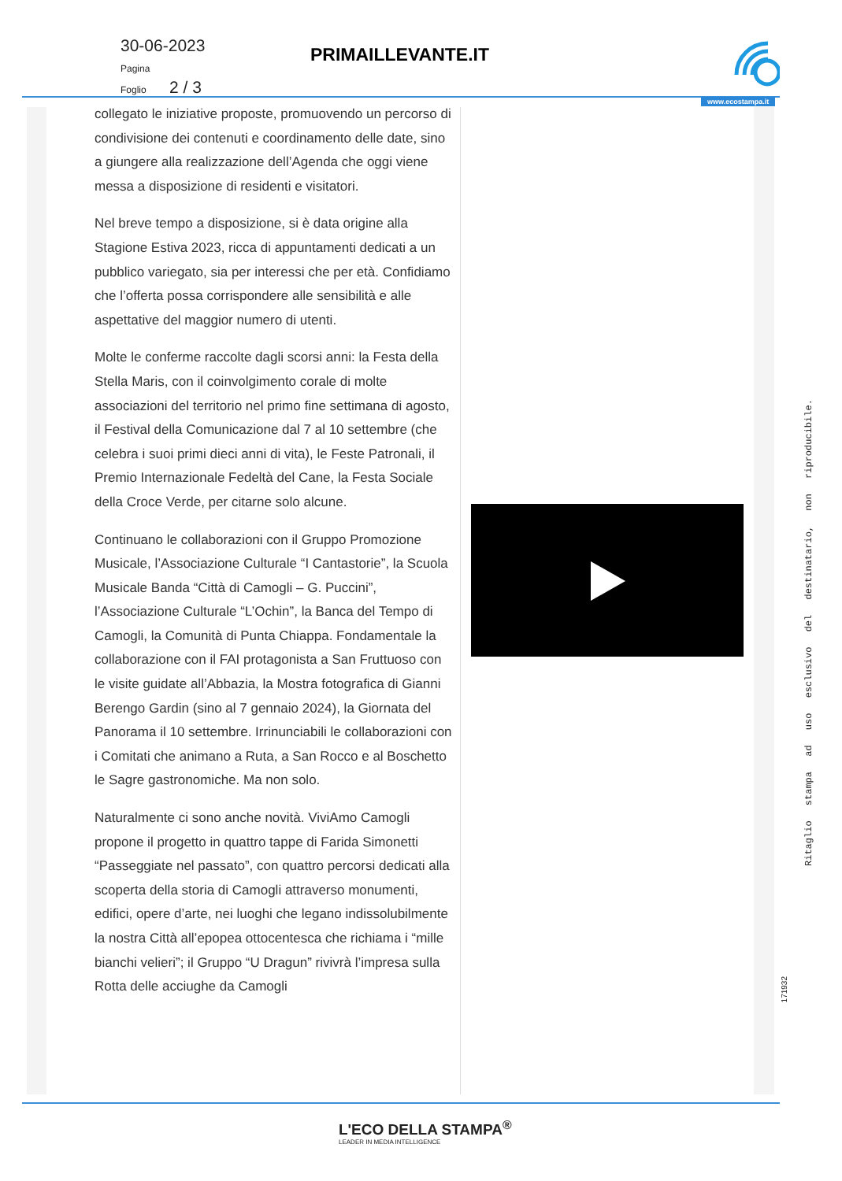30-06-2023
Pagina
Foglio 2 / 3
PRIMAILLEVANTE.IT
www.ecostampa.it
collegato le iniziative proposte, promuovendo un percorso di condivisione dei contenuti e coordinamento delle date, sino a giungere alla realizzazione dell’Agenda che oggi viene messa a disposizione di residenti e visitatori.
Nel breve tempo a disposizione, si è data origine alla Stagione Estiva 2023, ricca di appuntamenti dedicati a un pubblico variegato, sia per interessi che per età. Confidiamo che l’offerta possa corrispondere alle sensibilità e alle aspettative del maggior numero di utenti.
Molte le conferme raccolte dagli scorsi anni: la Festa della Stella Maris, con il coinvolgimento corale di molte associazioni del territorio nel primo fine settimana di agosto, il Festival della Comunicazione dal 7 al 10 settembre (che celebra i suoi primi dieci anni di vita), le Feste Patronali, il Premio Internazionale Fedeltà del Cane, la Festa Sociale della Croce Verde, per citarne solo alcune.
Continuano le collaborazioni con il Gruppo Promozione Musicale, l’Associazione Culturale “I Cantastorie”, la Scuola Musicale Banda “Città di Camogli – G. Puccini”, l’Associazione Culturale “L’Ochin”, la Banca del Tempo di Camogli, la Comunità di Punta Chiappa. Fondamentale la collaborazione con il FAI protagonista a San Fruttuoso con le visite guidate all’Abbazia, la Mostra fotografica di Gianni Berengo Gardin (sino al 7 gennaio 2024), la Giornata del Panorama il 10 settembre. Irrinunciabili le collaborazioni con i Comitati che animano a Ruta, a San Rocco e al Boschetto le Sagre gastronomiche. Ma non solo.
Naturalmente ci sono anche novità. ViviAmo Camogli propone il progetto in quattro tappe di Farida Simonetti “Passeggiate nel passato”, con quattro percorsi dedicati alla scoperta della storia di Camogli attraverso monumenti, edifici, opere d’arte, nei luoghi che legano indissolubilmente la nostra Città all’epopea ottocentesca che richiama i “mille bianchi velieri”; il Gruppo “U Dragun” rivivrà l’impresa sulla Rotta delle acciughe da Camogli
Ritaglio stampa ad uso esclusivo del destinatario, non riproducibile.
171932
L'ECO DELLA STAMPA<sup>®</sup>
LEADER IN MEDIA INTELLIGENCE